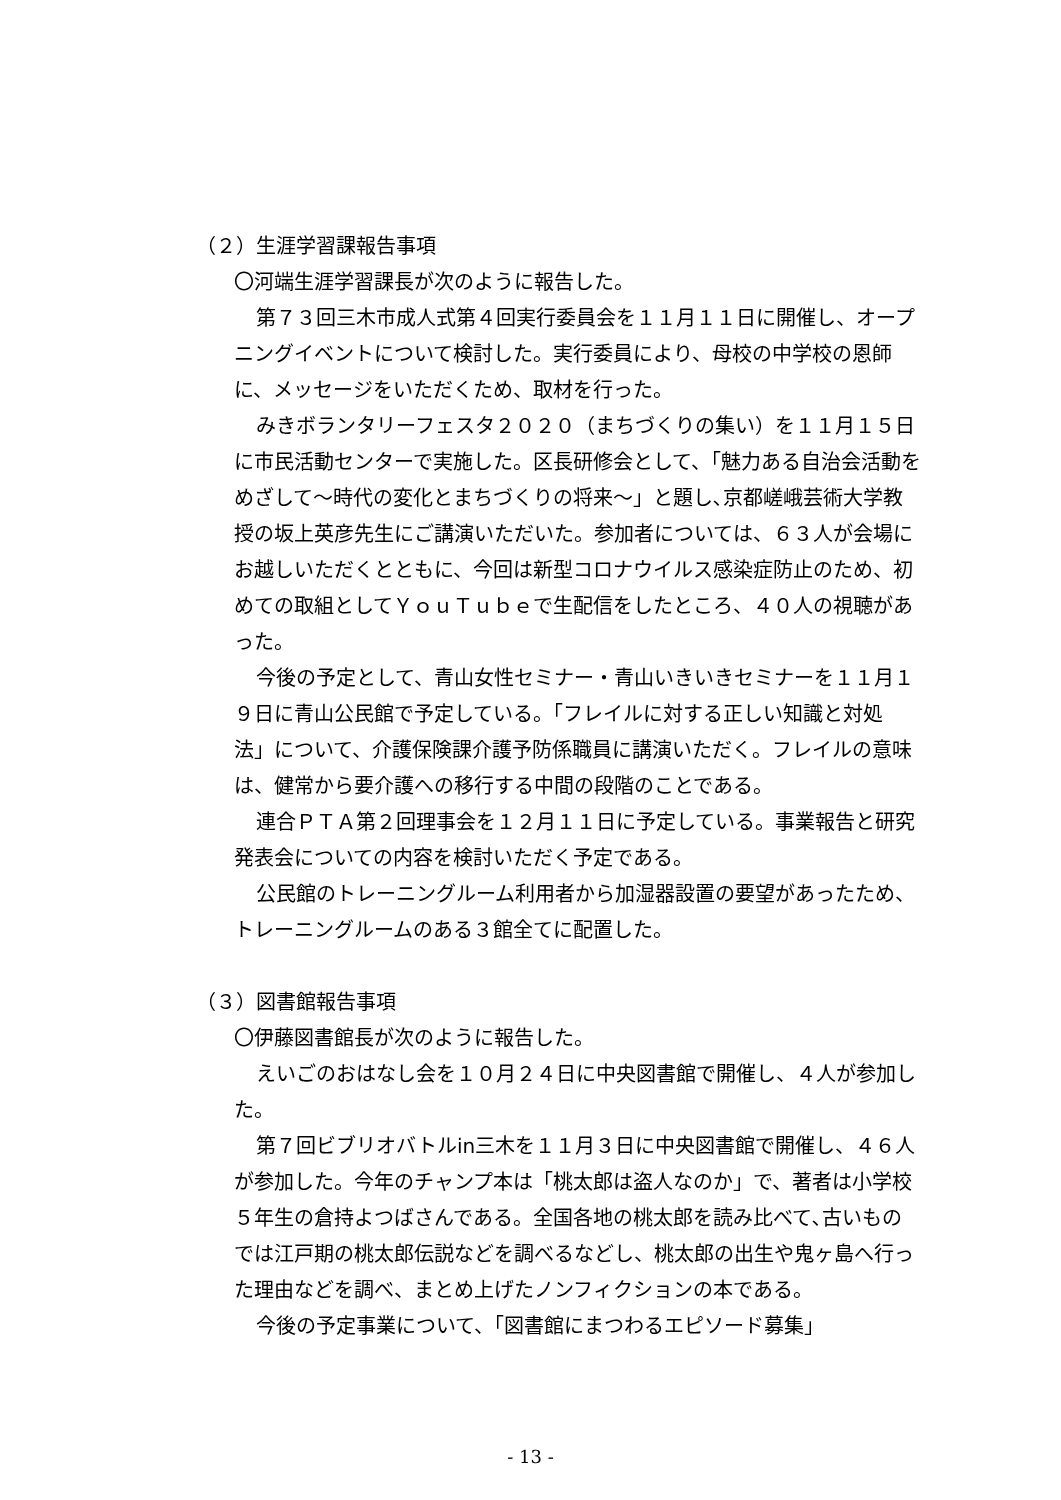（２）生涯学習課報告事項
〇河端生涯学習課長が次のように報告した。
第７３回三木市成人式第４回実行委員会を１１月１１日に開催し、オープニングイベントについて検討した。実行委員により、母校の中学校の恩師に、メッセージをいただくため、取材を行った。
みきボランタリーフェスタ２０２０（まちづくりの集い）を１１月１５日に市民活動センターで実施した。区長研修会として、「魅力ある自治会活動をめざして～時代の変化とまちづくりの将来～」と題し､京都嵯峨芸術大学教授の坂上英彦先生にご講演いただいた。参加者については、６３人が会場にお越しいただくとともに、今回は新型コロナウイルス感染症防止のため、初めての取組としてＹｏｕＴｕｂｅで生配信をしたところ、４０人の視聴があった。
今後の予定として、青山女性セミナー・青山いきいきセミナーを１１月１９日に青山公民館で予定している。「フレイルに対する正しい知識と対処法」について、介護保険課介護予防係職員に講演いただく。フレイルの意味は、健常から要介護への移行する中間の段階のことである。
連合ＰＴＡ第２回理事会を１２月１１日に予定している。事業報告と研究発表会についての内容を検討いただく予定である。
公民館のトレーニングルーム利用者から加湿器設置の要望があったため、トレーニングルームのある３館全てに配置した。
（３）図書館報告事項
〇伊藤図書館長が次のように報告した。
えいごのおはなし会を１０月２４日に中央図書館で開催し、４人が参加した。
第７回ビブリオバトルin三木を１１月３日に中央図書館で開催し、４６人が参加した。今年のチャンプ本は「桃太郎は盗人なのか」で、著者は小学校５年生の倉持よつばさんである。全国各地の桃太郎を読み比べて､古いものでは江戸期の桃太郎伝説などを調べるなどし、桃太郎の出生や鬼ヶ島へ行った理由などを調べ、まとめ上げたノンフィクションの本である。
今後の予定事業について、「図書館にまつわるエピソード募集」
- 13 -